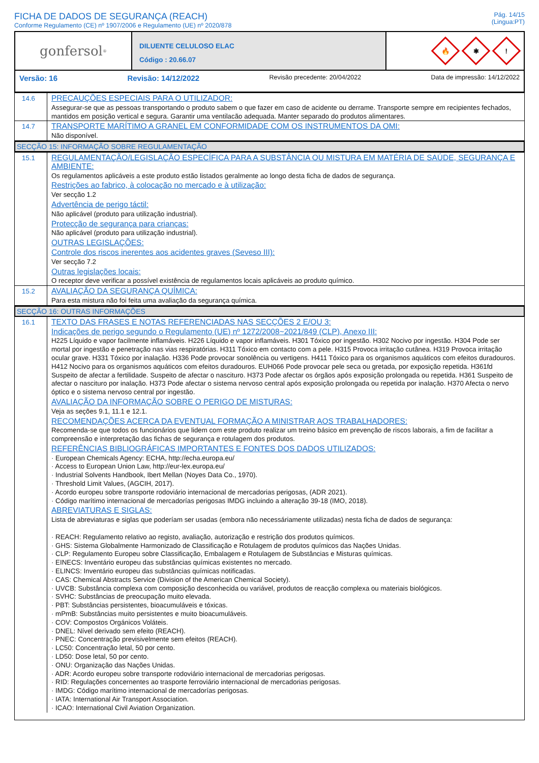FICHA DE DADOS DE SEGURANÇA (REACH)
Conforme Regulamento (CE) nº 1907/2006 e Regulamento (UE) nº 2020/878
Pág. 14/15
(Lingua:PT)
gonfersol<sup>®</sup>
DILUENTE CELULOSO ELAC
Código : 20.66.07
🔥
✱
!
Versão: 16 Revisão: 14/12/2022 Revisão precedente: 20/04/2022 Data de impressão: 14/12/2022
14.6
PRECAUÇÕES ESPECIAIS PARA O UTILIZADOR:
Assegurar-se que as pessoas transportando o produto sabem o que fazer em caso de acidente ou derrame. Transporte sempre em recipientes fechados, mantidos em posição vertical e segura. Garantir uma ventilacão adequada. Manter separado do produtos alimentares.
14.7
TRANSPORTE MARÍTIMO A GRANEL EM CONFORMIDADE COM OS INSTRUMENTOS DA OMI:
Não disponível.
SECÇÃO 15: INFORMAÇÃO SOBRE REGULAMENTAÇÃO
15.1
REGULAMENTAÇÃO/LEGISLAÇÃO ESPECÍFICA PARA A SUBSTÂNCIA OU MISTURA EM MATÉRIA DE SAÚDE, SEGURANÇA E AMBIENTE:
Os regulamentos aplicáveis a este produto estão listados geralmente ao longo desta ficha de dados de segurança.
Restrições ao fabrico, à colocação no mercado e à utilização:
Ver secção 1.2
Advertência de perigo táctil:
Não aplicável (produto para utilização industrial).
Protecção de segurança para crianças:
Não aplicável (produto para utilização industrial).
OUTRAS LEGISLAÇÕES:
Controle dos riscos inerentes aos acidentes graves (Seveso III):
Ver secção 7.2
Outras legislações locais:
O receptor deve verificar a possível existência de regulamentos locais aplicáveis ao produto químico.
15.2
AVALIAÇÃO DA SEGURANÇA QUÍMICA:
Para esta mistura não foi feita uma avaliação da segurança química.
SECÇÃO 16: OUTRAS INFORMAÇÕES
16.1
TEXTO DAS FRASES E NOTAS REFERENCIADAS NAS SECÇÕES 2 E/OU 3:
Indicações de perigo segundo o Regulamento (UE) nº 1272/2008~2021/849 (CLP), Anexo III:
H225 Líquido e vapor facilmente inflamáveis. H226 Líquido e vapor inflamáveis. H301 Tóxico por ingestão. H302 Nocivo por ingestão. H304 Pode ser mortal por ingestão e penetração nas vias respiratórias. H311 Tóxico em contacto com a pele. H315 Provoca irritação cutânea. H319 Provoca irritação ocular grave. H331 Tóxico por inalação. H336 Pode provocar sonolência ou vertigens. H411 Tóxico para os organismos aquáticos com efeitos duradouros. H412 Nocivo para os organismos aquáticos com efeitos duradouros. EUH066 Pode provocar pele seca ou gretada, por exposição repetida. H361fd Suspeito de afectar a fertilidade. Suspeito de afectar o nascituro. H373 Pode afectar os órgãos após exposição prolongada ou repetida. H361 Suspeito de afectar o nascituro por inalação. H373 Pode afectar o sistema nervoso central após exposição prolongada ou repetida por inalação. H370 Afecta o nervo óptico e o sistema nervoso central por ingestão.
AVALIAÇÃO DA INFORMAÇÃO SOBRE O PERIGO DE MISTURAS:
Veja as seções 9.1, 11.1 e 12.1.
RECOMENDAÇÕES ACERCA DA EVENTUAL FORMAÇÃO A MINISTRAR AOS TRABALHADORES:
Recomenda-se que todos os funcionários que lidem com este produto realizar um treino básico em prevenção de riscos laborais, a fim de facilitar a compreensão e interpretação das fichas de segurança e rotulagem dos produtos.
REFERÊNCIAS BIBLIOGRÁFICAS IMPORTANTES E FONTES DOS DADOS UTILIZADOS:
· European Chemicals Agency: ECHA, http://echa.europa.eu/
· Access to European Union Law, http://eur-lex.europa.eu/
· Industrial Solvents Handbook, Ibert Mellan (Noyes Data Co., 1970).
· Threshold Limit Values, (AGCIH, 2017).
· Acordo europeu sobre transporte rodoviário internacional de mercadorias perigosas, (ADR 2021).
· Código marítimo internacional de mercadorías perigosas IMDG incluindo a alteração 39-18 (IMO, 2018).
ABREVIATURAS E SIGLAS:
Lista de abreviaturas e siglas que poderíam ser usadas (embora não necessáriamente utilizadas) nesta ficha de dados de segurança:
· REACH: Regulamento relativo ao registo, avaliação, autorização e restrição dos produtos químicos.
· GHS: Sistema Globalmente Harmonizado de Classificação e Rotulagem de produtos químicos das Nações Unidas.
· CLP: Regulamento Europeu sobre Classificação, Embalagem e Rotulagem de Substâncias e Misturas químicas.
· EINECS: Inventário europeu das substâncias químicas existentes no mercado.
· ELINCS: Inventário europeu das substâncias químicas notificadas.
· CAS: Chemical Abstracts Service (Division of the American Chemical Society).
· UVCB: Substância complexa com composição desconhecida ou variável, produtos de reacção complexa ou materiais biológicos.
· SVHC: Substâncias de preocupação muito elevada.
· PBT: Substâncias persistentes, bioacumuláveis e tóxicas.
· mPmB: Substâncias muito persistentes e muito bioacumuláveis.
· COV: Compostos Orgánicos Voláteis.
· DNEL: Nível derivado sem efeito (REACH).
· PNEC: Concentração previsivelmente sem efeitos (REACH).
· LC50: Concentração letal, 50 por cento.
· LD50: Dose letal, 50 por cento.
· ONU: Organização das Nações Unidas.
· ADR: Acordo europeu sobre transporte rodoviário internacional de mercadorias perigosas.
· RID: Regulações concernentes ao trasporte ferroviário internacional de mercadorias perigosas.
· IMDG: Código marítimo internacional de mercadorías perigosas.
· IATA: International Air Transport Association.
· ICAO: International Civil Aviation Organization.